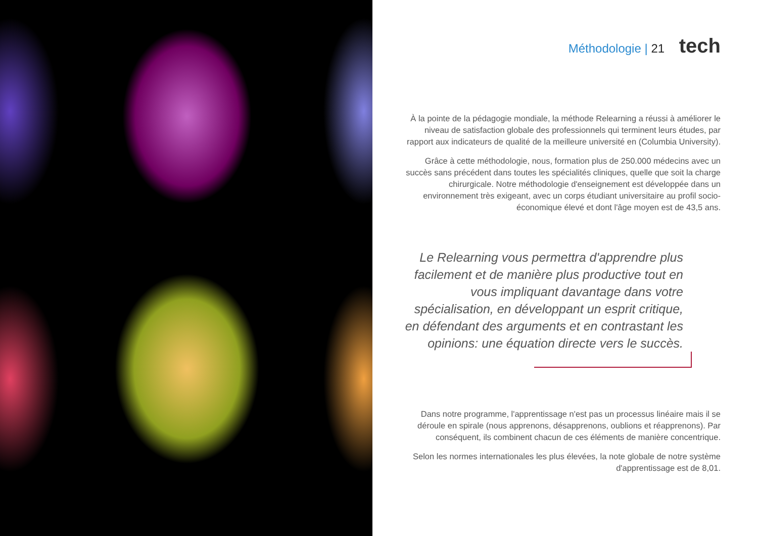Méthodologie | 21 tech
À la pointe de la pédagogie mondiale, la méthode Relearning a réussi à améliorer le niveau de satisfaction globale des professionnels qui terminent leurs études, par rapport aux indicateurs de qualité de la meilleure université en (Columbia University).
Grâce à cette méthodologie, nous, formation plus de 250.000 médecins avec un succès sans précédent dans toutes les spécialités cliniques, quelle que soit la charge chirurgicale. Notre méthodologie d'enseignement est développée dans un environnement très exigeant, avec un corps étudiant universitaire au profil socio-économique élevé et dont l'âge moyen est de 43,5 ans.
Le Relearning vous permettra d'apprendre plus facilement et de manière plus productive tout en vous impliquant davantage dans votre spécialisation, en développant un esprit critique, en défendant des arguments et en contrastant les opinions: une équation directe vers le succès.
Dans notre programme, l'apprentissage n'est pas un processus linéaire mais il se déroule en spirale (nous apprenons, désapprenons, oublions et réapprenons). Par conséquent, ils combinent chacun de ces éléments de manière concentrique.
Selon les normes internationales les plus élevées, la note globale de notre système d'apprentissage est de 8,01.